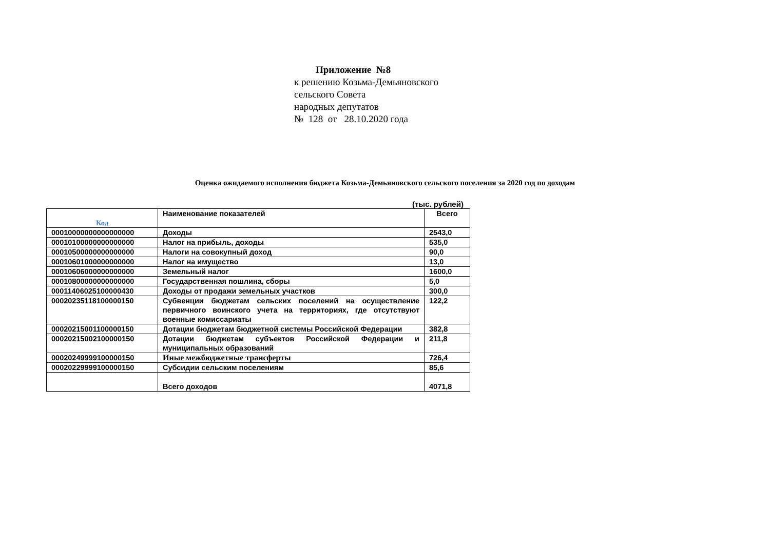Приложение №8
к решению Козьма-Демьяновского
сельского Совета
народных депутатов
№ 128 от 28.10.2020 года
Оценка ожидаемого исполнения бюджета Козьма-Демьяновского сельского поселения за 2020 год по доходам
(тыс. рублей)
| Код | Наименование показателей | Всего |
| --- | --- | --- |
| 00010000000000000000 | Доходы | 2543,0 |
| 00010100000000000000 | Налог на прибыль, доходы | 535,0 |
| 00010500000000000000 | Налоги на совокупный доход | 90,0 |
| 00010601000000000000 | Налог на имущество | 13,0 |
| 00010606000000000000 | Земельный налог | 1600,0 |
| 00010800000000000000 | Государственная пошлина, сборы | 5,0 |
| 00011406025100000430 | Доходы от продажи земельных участков | 300,0 |
| 00020235118100000150 | Субвенции бюджетам сельских поселений на осуществление первичного воинского учета на территориях, где отсутствуют военные комиссариаты | 122,2 |
| 00020215001100000150 | Дотации бюджетам бюджетной системы Российской Федерации | 382,8 |
| 00020215002100000150 | Дотации бюджетам субъектов Российской Федерации и муниципальных образований | 211,8 |
| 00020249999100000150 | Иные межбюджетные трансферты | 726,4 |
| 00020229999100000150 | Субсидии сельским поселениям | 85,6 |
| | Всего доходов | 4071,8 |